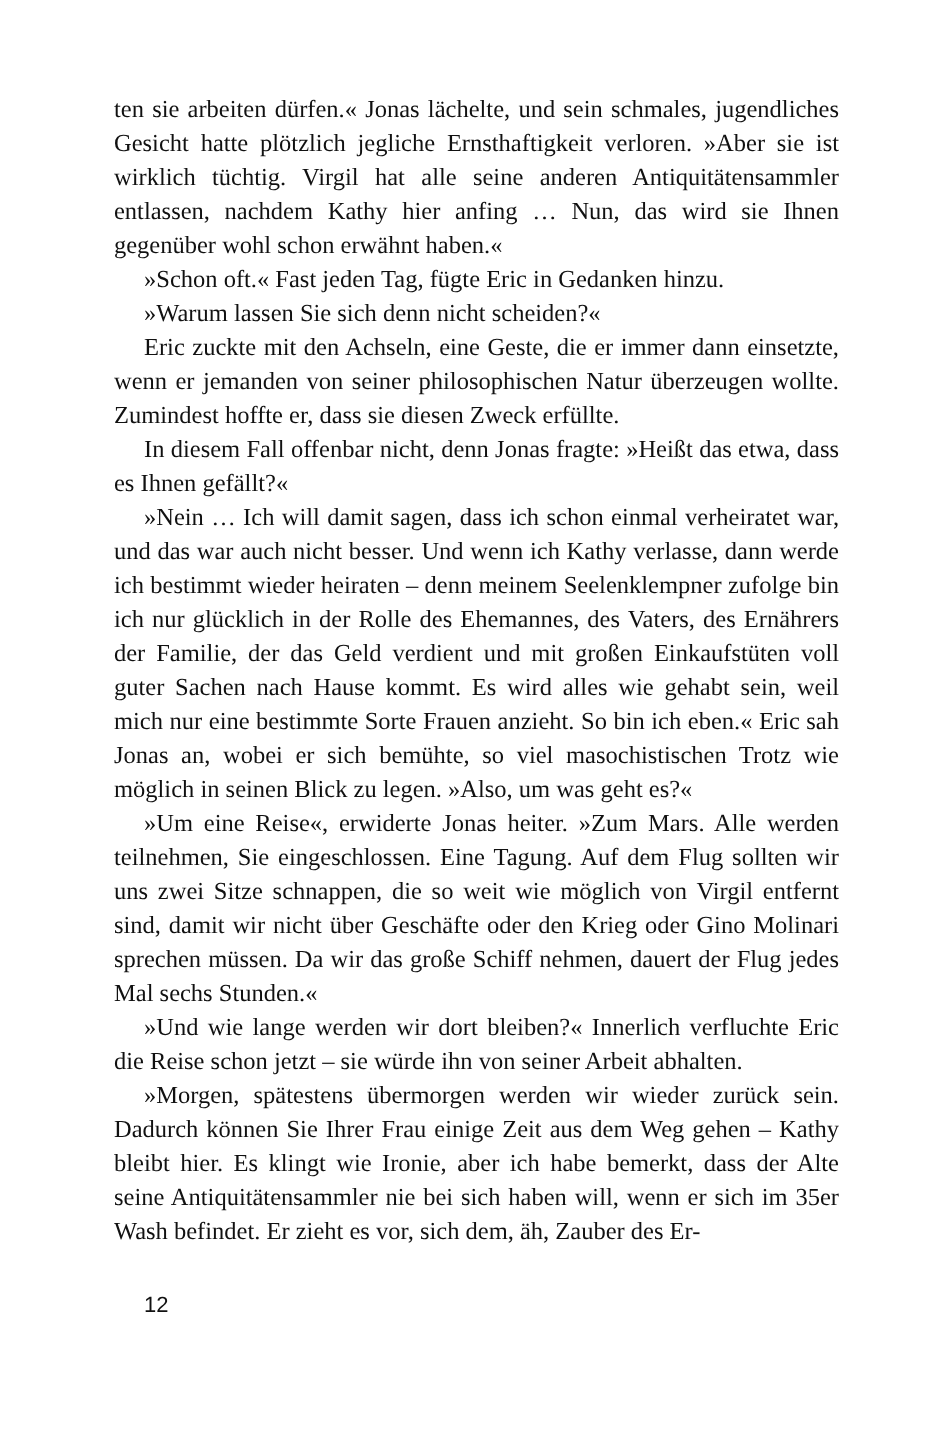ten sie arbeiten dürfen.« Jonas lächelte, und sein schmales, jugendliches Gesicht hatte plötzlich jegliche Ernsthaftigkeit verloren. »Aber sie ist wirklich tüchtig. Virgil hat alle seine anderen Antiquitätensammler entlassen, nachdem Kathy hier anfing … Nun, das wird sie Ihnen gegenüber wohl schon erwähnt haben.«
»Schon oft.« Fast jeden Tag, fügte Eric in Gedanken hinzu.
»Warum lassen Sie sich denn nicht scheiden?«
Eric zuckte mit den Achseln, eine Geste, die er immer dann einsetzte, wenn er jemanden von seiner philosophischen Natur überzeugen wollte. Zumindest hoffte er, dass sie diesen Zweck erfüllte.
In diesem Fall offenbar nicht, denn Jonas fragte: »Heißt das etwa, dass es Ihnen gefällt?«
»Nein … Ich will damit sagen, dass ich schon einmal verheiratet war, und das war auch nicht besser. Und wenn ich Kathy verlasse, dann werde ich bestimmt wieder heiraten – denn meinem Seelenklempner zufolge bin ich nur glücklich in der Rolle des Ehemannes, des Vaters, des Ernährers der Familie, der das Geld verdient und mit großen Einkaufstüten voll guter Sachen nach Hause kommt. Es wird alles wie gehabt sein, weil mich nur eine bestimmte Sorte Frauen anzieht. So bin ich eben.« Eric sah Jonas an, wobei er sich bemühte, so viel masochistischen Trotz wie möglich in seinen Blick zu legen. »Also, um was geht es?«
»Um eine Reise«, erwiderte Jonas heiter. »Zum Mars. Alle werden teilnehmen, Sie eingeschlossen. Eine Tagung. Auf dem Flug sollten wir uns zwei Sitze schnappen, die so weit wie möglich von Virgil entfernt sind, damit wir nicht über Geschäfte oder den Krieg oder Gino Molinari sprechen müssen. Da wir das große Schiff nehmen, dauert der Flug jedes Mal sechs Stunden.«
»Und wie lange werden wir dort bleiben?« Innerlich verfluchte Eric die Reise schon jetzt – sie würde ihn von seiner Arbeit abhalten.
»Morgen, spätestens übermorgen werden wir wieder zurück sein. Dadurch können Sie Ihrer Frau einige Zeit aus dem Weg gehen – Kathy bleibt hier. Es klingt wie Ironie, aber ich habe bemerkt, dass der Alte seine Antiquitätensammler nie bei sich haben will, wenn er sich im 35er Wash befindet. Er zieht es vor, sich dem, äh, Zauber des Er-
12